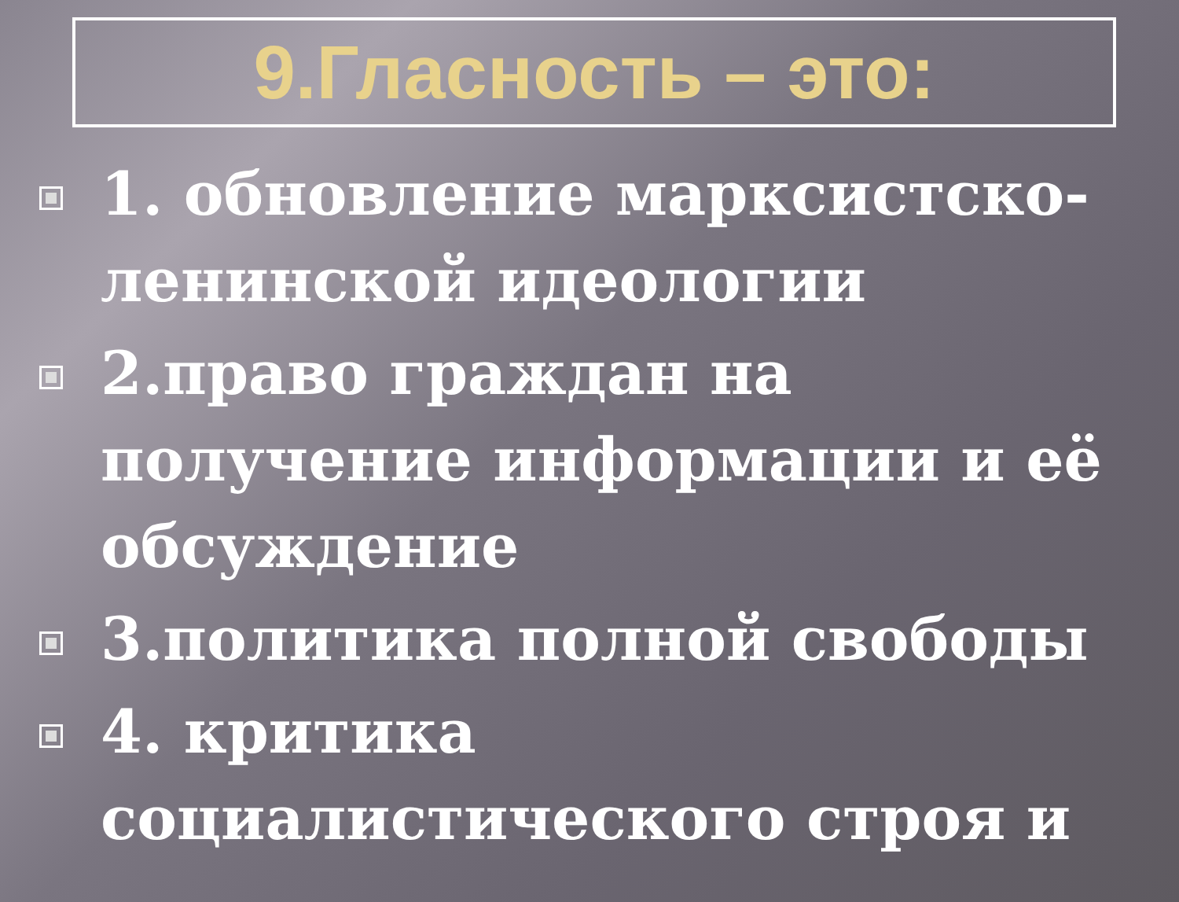9.Гласность – это:
1. обновление марксистско-ленинской идеологии
2.право граждан на получение информации и её обсуждение
3.политика полной свободы
4. критика социалистического строя и